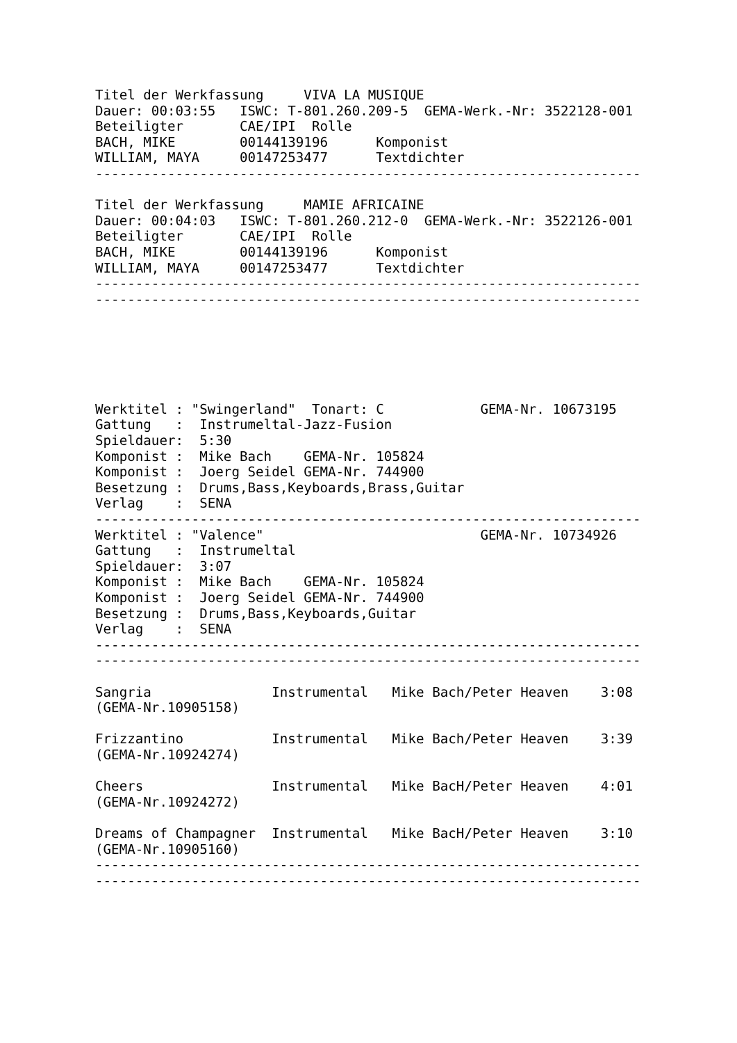Titel der Werkfassung     VIVA LA MUSIQUE
Dauer: 00:03:55   ISWC: T-801.260.209-5  GEMA-Werk.-Nr: 3522128-001
Beteiligter       CAE/IPI  Rolle
BACH, MIKE        00144139196      Komponist
WILLIAM, MAYA     00147253477      Textdichter
--------------------------------------------------------------------

Titel der Werkfassung     MAMIE AFRICAINE
Dauer: 00:04:03   ISWC: T-801.260.212-0  GEMA-Werk.-Nr: 3522126-001
Beteiligter       CAE/IPI  Rolle
BACH, MIKE        00144139196      Komponist
WILLIAM, MAYA     00147253477      Textdichter
--------------------------------------------------------------------
--------------------------------------------------------------------






Werktitel : "Swingerland"  Tonart: C            GEMA-Nr. 10673195
Gattung   :  Instrumeltal-Jazz-Fusion
Spieldauer:  5:30
Komponist :  Mike Bach    GEMA-Nr. 105824
Komponist :  Joerg Seidel GEMA-Nr. 744900
Besetzung :  Drums,Bass,Keyboards,Brass,Guitar
Verlag    :  SENA
--------------------------------------------------------------------
Werktitel : "Valence"                           GEMA-Nr. 10734926
Gattung   :  Instrumeltal
Spieldauer:  3:07
Komponist :  Mike Bach    GEMA-Nr. 105824
Komponist :  Joerg Seidel GEMA-Nr. 744900
Besetzung :  Drums,Bass,Keyboards,Guitar
Verlag    :  SENA
--------------------------------------------------------------------
--------------------------------------------------------------------

Sangria               Instrumental   Mike Bach/Peter Heaven    3:08
(GEMA-Nr.10905158)

Frizzantino           Instrumental   Mike Bach/Peter Heaven    3:39
(GEMA-Nr.10924274)

Cheers                Instrumental   Mike BacH/Peter Heaven    4:01
(GEMA-Nr.10924272)

Dreams of Champagner  Instrumental   Mike BacH/Peter Heaven    3:10
(GEMA-Nr.10905160)
--------------------------------------------------------------------
--------------------------------------------------------------------